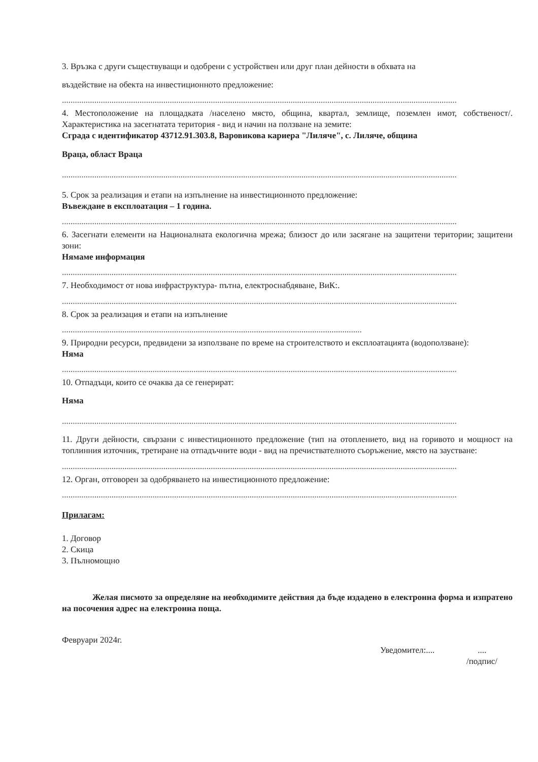3. Връзка с други съществуващи и одобрени с устройствен или друг план дейности в обхвата на
въздействие на обекта на инвестиционното предложение:
.......................................................................................................................................................................................
4. Местоположение на площадката /населено място, община, квартал, землище, поземлен имот, собственост/. Характеристика на засегнатата територия - вид и начин на ползване на земите:
Сграда с идентификатор 43712.91.303.8, Варовикова кариера "Лиляче", с. Лиляче, община
Враца, област Враца
.......................................................................................................................................................................................
5. Срок за реализация и етапи на изпълнение на инвестиционното предложение:
Въвеждане в експлоатация – 1 година.
.......................................................................................................................................................................................
6. Засегнати елементи на Националната екологична мрежа; близост до или засягане на защитени територии; защитени зони:
Нямаме информация
.......................................................................................................................................................................................
7. Необходимост от нова инфраструктура- пътна, електроснабдяване, ВиК:.
.......................................................................................................................................................................................
8. Срок за реализация и етапи на изпълнение
...........................................................................................................................................
9. Природни ресурси, предвидени за използване по време на строителството и експлоатацията (водоползване):
Няма
.......................................................................................................................................................................................
10. Отпадъци, които се очаква да се генерират:
Няма
.......................................................................................................................................................................................
11. Други дейности, свързани с инвестиционното предложение (тип на отоплението, вид на горивото и мощност на топлинния източник, третиране на отпадъчните води - вид на пречиствателното съоръжение, място на заустване:
.......................................................................................................................................................................................
12. Орган, отговорен за одобряването на инвестиционното предложение:
.......................................................................................................................................................................................
Прилагам:
1. Договор
2. Скица
3. Пълномощно
Желая писмото за определяне на необходимите действия да бъде издадено в електронна форма и изпратено на посочения адрес на електронна поща.
Февруари 2024г. Уведомител:.... ....
/подпис/